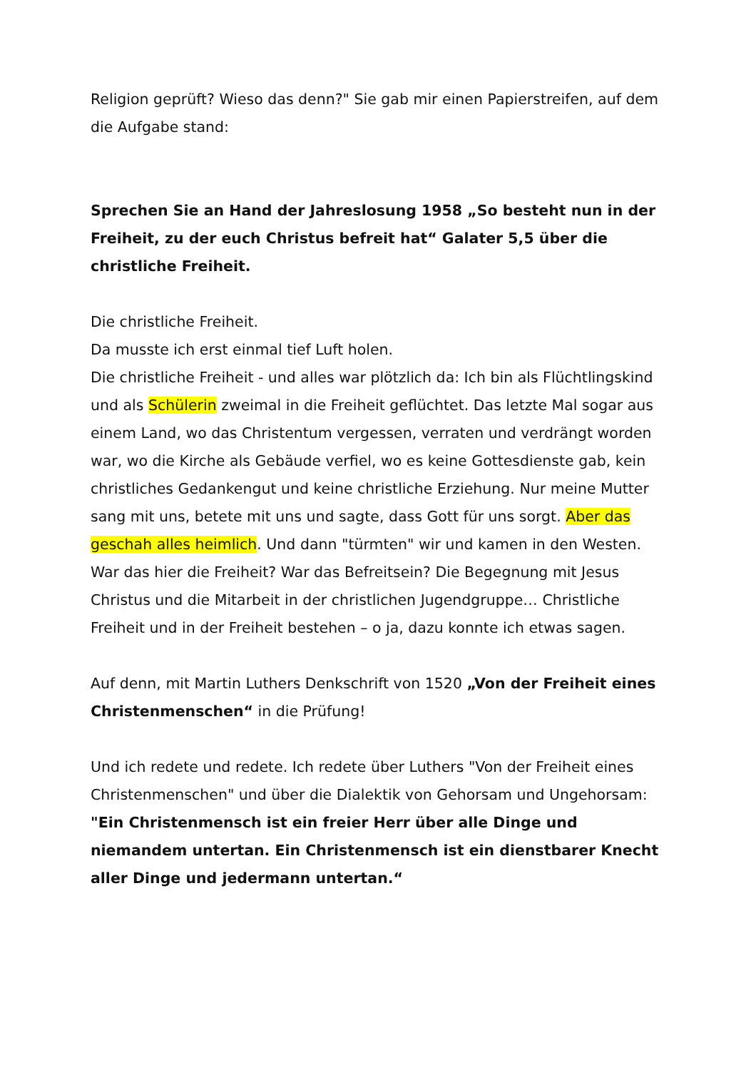Religion geprüft? Wieso das denn?" Sie gab mir einen Papierstreifen, auf dem die Aufgabe stand:
Sprechen Sie an Hand der Jahreslosung 1958 „So besteht nun in der Freiheit, zu der euch Christus befreit hat“ Galater 5,5 über die christliche Freiheit.
Die christliche Freiheit.
Da musste ich erst einmal tief Luft holen.
Die christliche Freiheit - und alles war plötzlich da: Ich bin als Flüchtlingskind und als Schülerin zweimal in die Freiheit geflüchtet. Das letzte Mal sogar aus einem Land, wo das Christentum vergessen, verraten und verdrängt worden war, wo die Kirche als Gebäude verfiel, wo es keine Gottesdienste gab, kein christliches Gedankengut und keine christliche Erziehung. Nur meine Mutter sang mit uns, betete mit uns und sagte, dass Gott für uns sorgt. Aber das geschah alles heimlich. Und dann "türmten" wir und kamen in den Westen. War das hier die Freiheit? War das Befreitsein? Die Begegnung mit Jesus Christus und die Mitarbeit in der christlichen Jugendgruppe… Christliche Freiheit und in der Freiheit bestehen – o ja, dazu konnte ich etwas sagen.
Auf denn, mit Martin Luthers Denkschrift von 1520 „Von der Freiheit eines Christenmenschen“ in die Prüfung!
Und ich redete und redete. Ich redete über Luthers "Von der Freiheit eines Christenmenschen" und über die Dialektik von Gehorsam und Ungehorsam:
"Ein Christenmensch ist ein freier Herr über alle Dinge und niemandem untertan. Ein Christenmensch ist ein dienstbarer Knecht aller Dinge und jedermann untertan.“